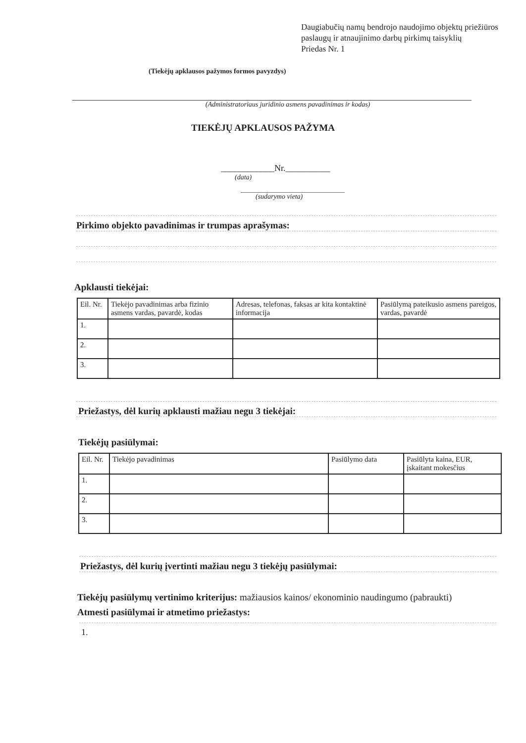Daugiabučių namų bendrojo naudojimo objektų priežiūros paslaugų ir atnaujinimo darbų pirkimų taisyklių
Priedas Nr. 1
(Tiekėjų apklausos pažymos formos pavyzdys)
(Administratoriaus juridinio asmens pavadinimas ir kodas)
TIEKĖJŲ APKLAUSOS PAŽYMA
____________Nr.__________
(data)
(sudarymo vieta)
Pirkimo objekto pavadinimas ir trumpas aprašymas:
Apklausti tiekėjai:
| Eil. Nr. | Tiekėjo pavadinimas arba fizinio asmens vardas, pavardė, kodas | Adresas, telefonas, faksas ar kita kontaktinė informacija | Pasiūlymą pateikusio asmens pareigos, vardas, pavardė |
| 1. | | | |
| 2. | | | |
| 3. | | | |
Priežastys, dėl kurių apklausti mažiau negu 3 tiekėjai:
Tiekėjų pasiūlymai:
| Eil. Nr. | Tiekėjo pavadinimas | Pasiūlymo data | Pasiūlyta kaina, EUR, įskaitant mokesčius |
| 1. | | | |
| 2. | | | |
| 3. | | | |
Priežastys, dėl kurių įvertinti mažiau negu 3 tiekėjų pasiūlymai:
Tiekėjų pasiūlymų vertinimo kriterijus: mažiausios kainos/ ekonominio naudingumo (pabraukti)
Atmesti pasiūlymai ir atmetimo priežastys:
1.